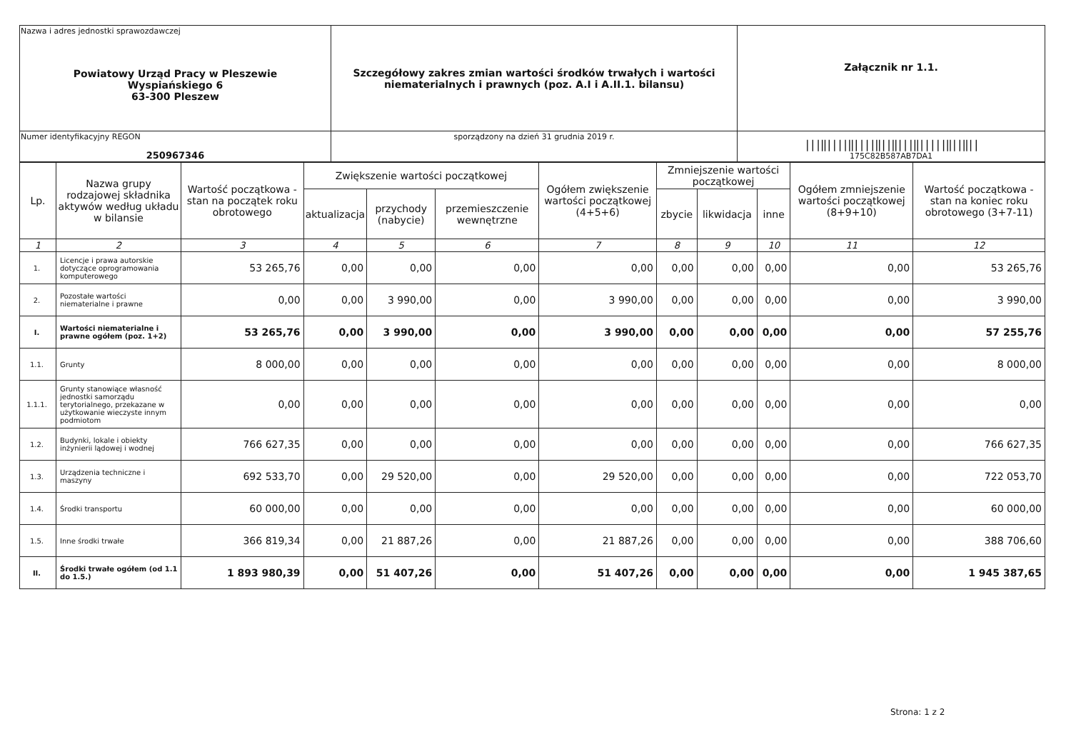| Nazwa i adres jednostki sprawozdawczej Powiatowy Urząd Pracy w Pleszewie Wyspiańskiego 6 63-300 Pleszew | Szczegółowy zakres zmian wartości środków trwałych i wartości niematerialnych i prawnych (poz. A.I i A.II.1. bilansu) | Załącznik nr 1.1. |
| Numer identyfikacyjny REGON 250967346 | | ///‖////‖////‖//‖///‖/////‖//‖// 175C82B587AB7DA1 |
| | sporządzony na dzień 31 grudnia 2019 r. | |
| Lp. | Nazwa grupy rodzajowej składnika aktywów według układu w bilansie | Wartość początkowa - stan na początek roku obrotowego | Zwiększenie wartości początkowej | | | Ogółem zwiększenie wartości początkowej (4+5+6) | Zmniejszenie wartości początkowej | | | Ogółem zmniejszenie wartości początkowej (8+9+10) | Wartość początkowa - stan na koniec roku obrotowego (3+7-11) |
| --- | --- | --- | --- | --- | --- | --- | --- | --- | --- | --- | --- |
| | | | aktualizacja | przychody (nabycie) | przemieszczenie wewnętrzne | | zbycie | likwidacja | inne | | |
| 1 | 2 | 3 | 4 | 5 | 6 | 7 | 8 | 9 | 10 | 11 | 12 |
| 1. | Licencje i prawa autorskie dotyczące oprogramowania komputerowego | 53 265,76 | 0,00 | 0,00 | 0,00 | 0,00 | 0,00 | 0,00 | 0,00 | 0,00 | 53 265,76 |
| 2. | Pozostałe wartości niematerialne i prawne | 0,00 | 0,00 | 3 990,00 | 0,00 | 3 990,00 | 0,00 | 0,00 | 0,00 | 0,00 | 3 990,00 |
| I. | Wartości niematerialne i prawne ogółem (poz. 1+2) | 53 265,76 | 0,00 | 3 990,00 | 0,00 | 3 990,00 | 0,00 | 0,00 | 0,00 | 0,00 | 57 255,76 |
| 1.1. | Grunty | 8 000,00 | 0,00 | 0,00 | 0,00 | 0,00 | 0,00 | 0,00 | 0,00 | 0,00 | 8 000,00 |
| 1.1.1. | Grunty stanowiące własność jednostki samorządu terytorialnego, przekazane w użytkowanie wieczyste innym podmiotom | 0,00 | 0,00 | 0,00 | 0,00 | 0,00 | 0,00 | 0,00 | 0,00 | 0,00 | 0,00 |
| 1.2. | Budynki, lokale i obiekty inżynierii lądowej i wodnej | 766 627,35 | 0,00 | 0,00 | 0,00 | 0,00 | 0,00 | 0,00 | 0,00 | 0,00 | 766 627,35 |
| 1.3. | Urządzenia techniczne i maszyny | 692 533,70 | 0,00 | 29 520,00 | 0,00 | 29 520,00 | 0,00 | 0,00 | 0,00 | 0,00 | 722 053,70 |
| 1.4. | Środki transportu | 60 000,00 | 0,00 | 0,00 | 0,00 | 0,00 | 0,00 | 0,00 | 0,00 | 0,00 | 60 000,00 |
| 1.5. | Inne środki trwałe | 366 819,34 | 0,00 | 21 887,26 | 0,00 | 21 887,26 | 0,00 | 0,00 | 0,00 | 0,00 | 388 706,60 |
| II. | Środki trwałe ogółem (od 1.1 do 1.5.) | 1 893 980,39 | 0,00 | 51 407,26 | 0,00 | 51 407,26 | 0,00 | 0,00 | 0,00 | 0,00 | 1 945 387,65 |
Strona: 1 z 2